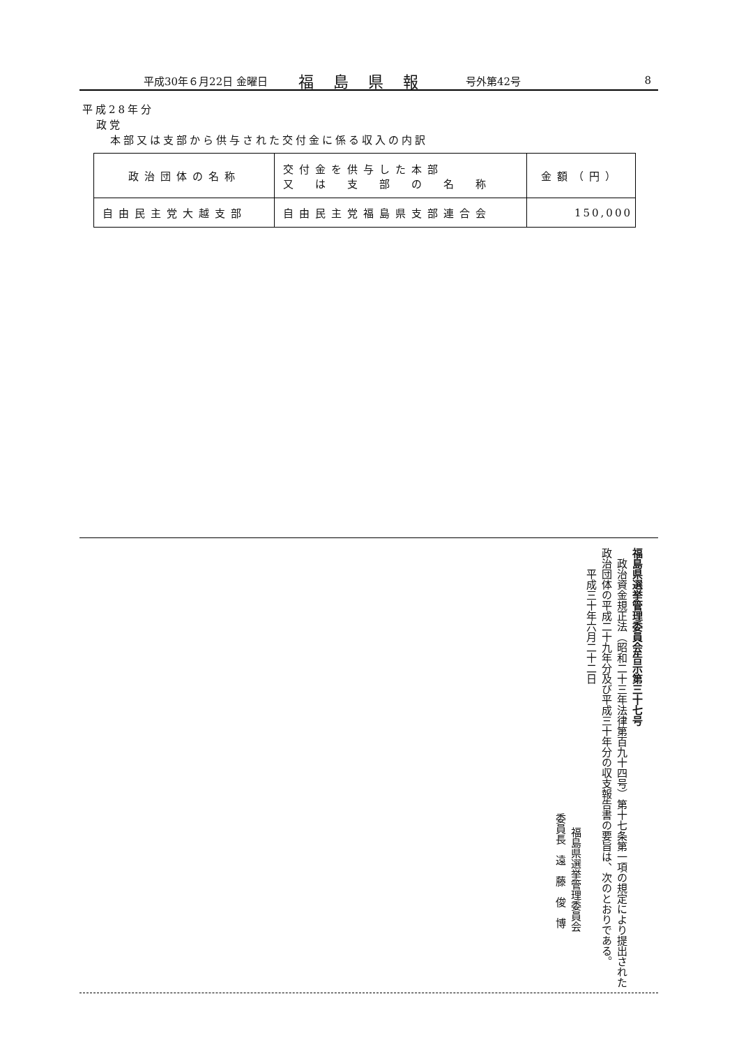平成30年６月22日 金曜日 福島県報 号外第42号 8
平成28年分
政党
本部又は支部から供与された交付金に係る収入の内訳
| 政治団体の名称 | 交付金を供与した本部 又 は 支 部 の 名 称 | 金額（円） |
| --- | --- | --- |
| 自由民主党大越支部 | 自由民主党福島県支部連合会 | 150,000 |
福島県選挙管理委員会告示第三十七号
　政治資金規正法（昭和二十三年法律第百九十四号）第十七条第一項の規定により提出された政治団体の平成二十九年分及び平成三十年分の収支報告書の要旨は、次のとおりである。
　　平成三十年六月二十二日
福島県選挙管理委員会
委員長　遠　藤　俊　博